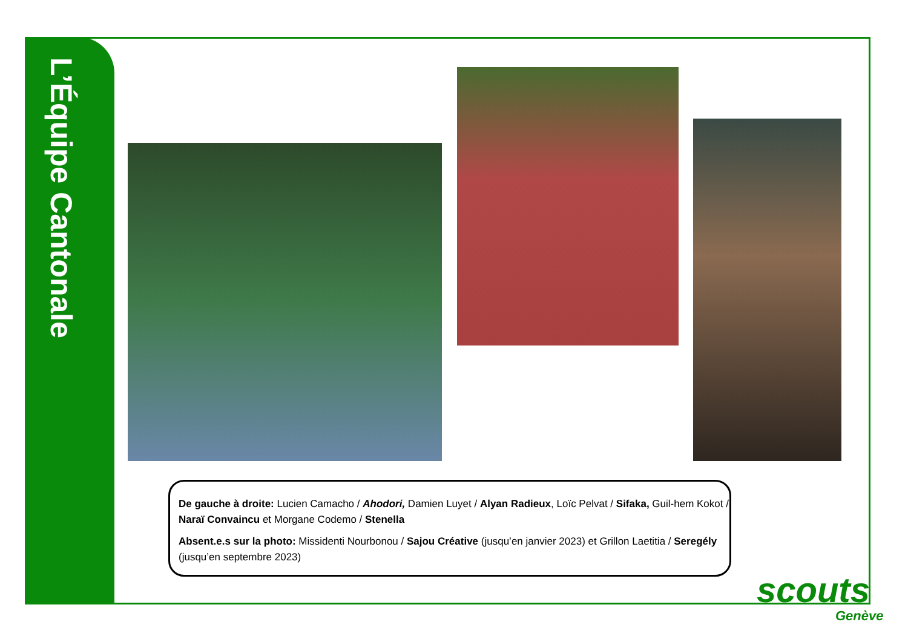L’Équipe Cantonale
De gauche à droite: Lucien Camacho / Ahodori, Damien Luyet / Alyan Radieux, Loïc Pelvat / Sifaka, Guil-hem Kokot / Naraï Convaincu et Morgane Codemo / Stenella
Absent.e.s sur la photo: Missidenti Nourbonou / Sajou Créative (jusqu’en janvier 2023) et Grillon Laetitia / Seregély (jusqu’en septembre 2023)
scouts
Genève